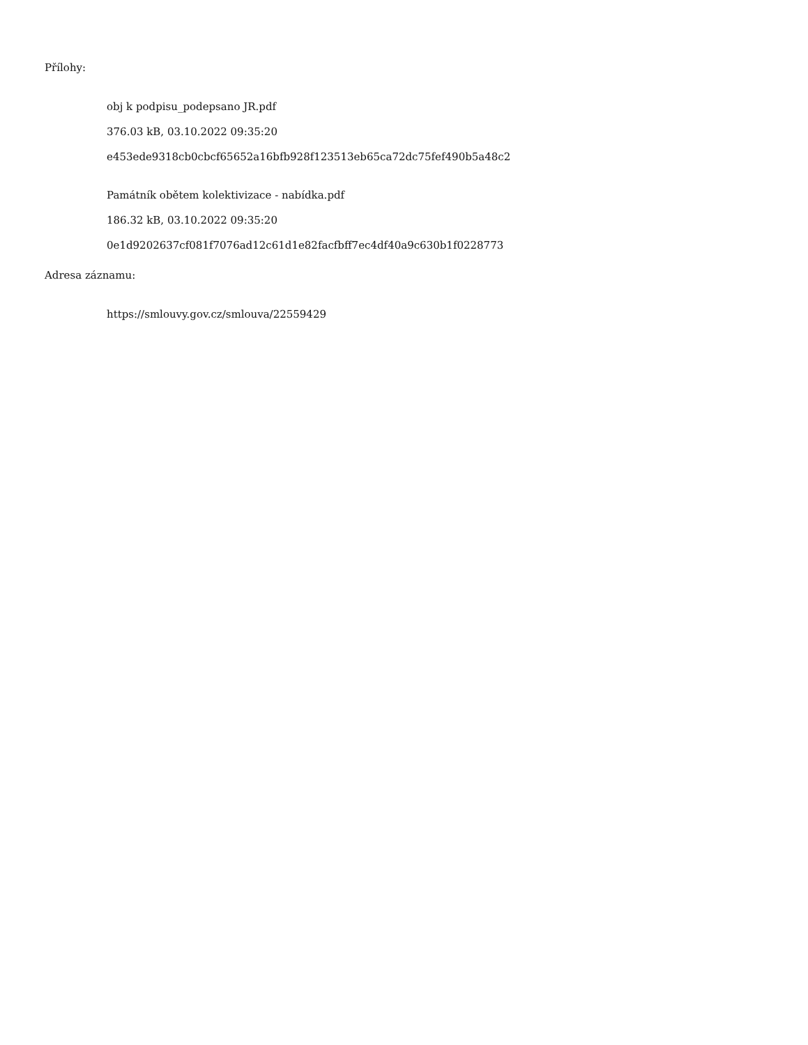Přílohy:
obj k podpisu_podepsano JR.pdf
376.03 kB, 03.10.2022 09:35:20
e453ede9318cb0cbcf65652a16bfb928f123513eb65ca72dc75fef490b5a48c2
Památník obětem kolektivizace - nabídka.pdf
186.32 kB, 03.10.2022 09:35:20
0e1d9202637cf081f7076ad12c61d1e82facfbff7ec4df40a9c630b1f0228773
Adresa záznamu:
https://smlouvy.gov.cz/smlouva/22559429